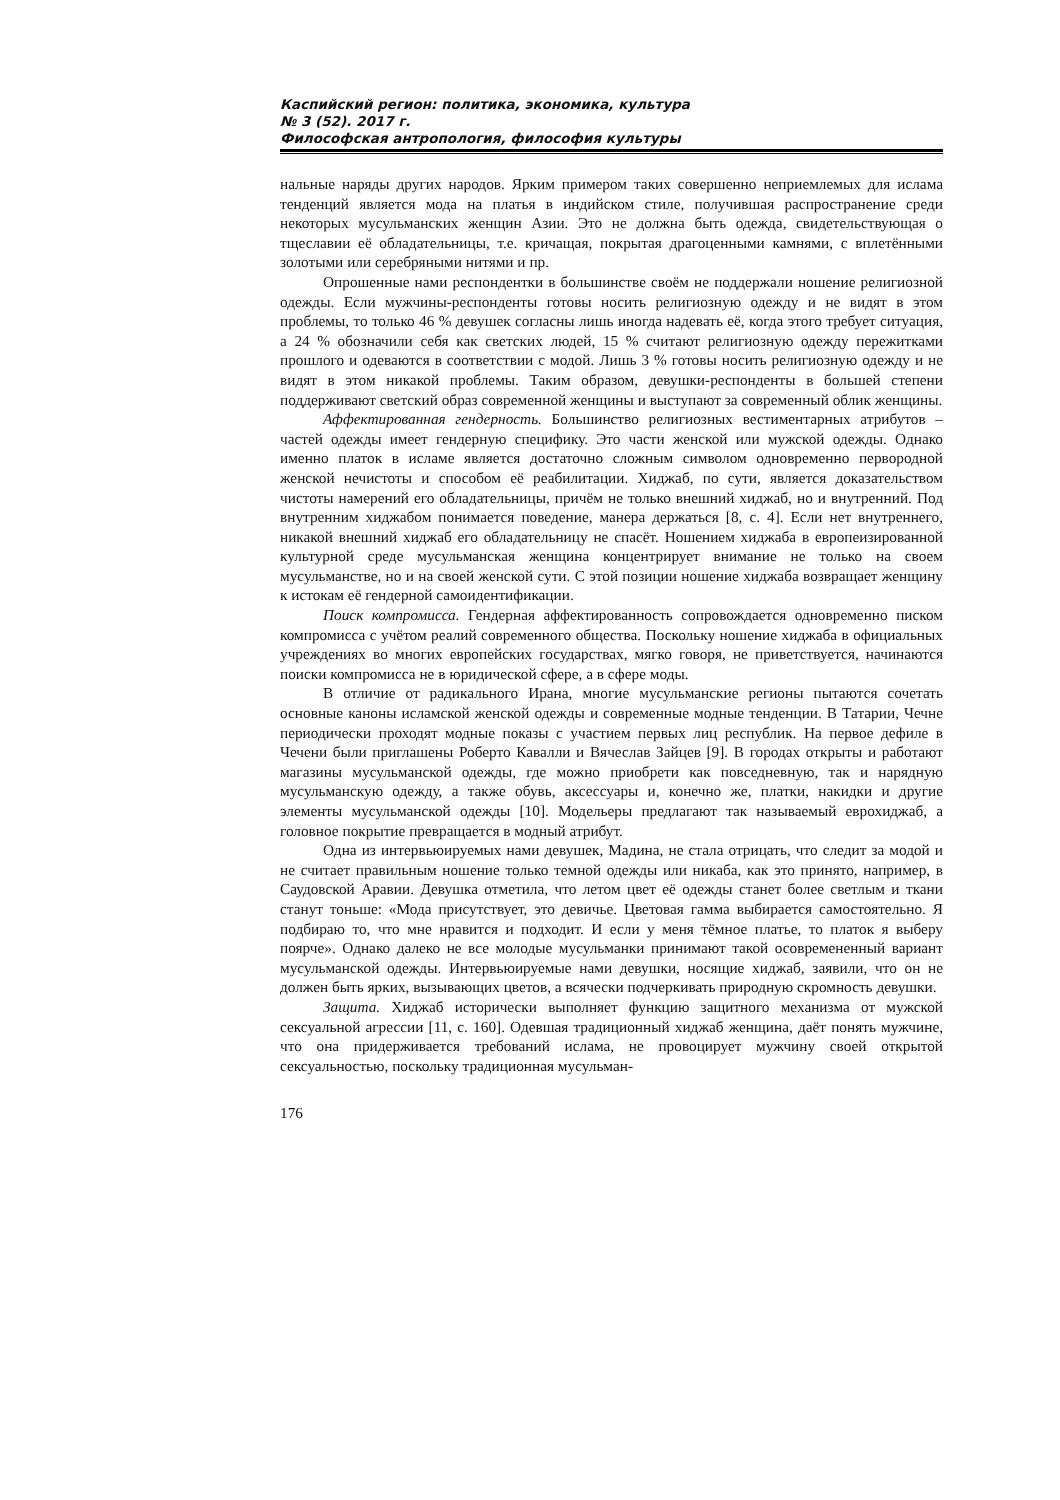Каспийский регион: политика, экономика, культура
№ 3 (52). 2017 г.
Философская антропология, философия культуры
нальные наряды других народов. Ярким примером таких совершенно неприемлемых для ислама тенденций является мода на платья в индийском стиле, получившая распространение среди некоторых мусульманских женщин Азии. Это не должна быть одежда, свидетельствующая о тщеславии её обладательницы, т.е. кричащая, покрытая драгоценными камнями, с вплетёнными золотыми или серебряными нитями и пр.
Опрошенные нами респондентки в большинстве своём не поддержали ношение религиозной одежды. Если мужчины-респонденты готовы носить религиозную одежду и не видят в этом проблемы, то только 46 % девушек согласны лишь иногда надевать её, когда этого требует ситуация, а 24 % обозначили себя как светских людей, 15 % считают религиозную одежду пережитками прошлого и одеваются в соответствии с модой. Лишь 3 % готовы носить религиозную одежду и не видят в этом никакой проблемы. Таким образом, девушки-респонденты в большей степени поддерживают светский образ современной женщины и выступают за современный облик женщины.
Аффектированная гендерность. Большинство религиозных вестиментарных атрибутов – частей одежды имеет гендерную специфику. Это части женской или мужской одежды. Однако именно платок в исламе является достаточно сложным символом одновременно первородной женской нечистоты и способом её реабилитации. Хиджаб, по сути, является доказательством чистоты намерений его обладательницы, причём не только внешний хиджаб, но и внутренний. Под внутренним хиджабом понимается поведение, манера держаться [8, с. 4]. Если нет внутреннего, никакой внешний хиджаб его обладательницу не спасёт. Ношением хиджаба в европеизированной культурной среде мусульманская женщина концентрирует внимание не только на своем мусульманстве, но и на своей женской сути. С этой позиции ношение хиджаба возвращает женщину к истокам её гендерной самоидентификации.
Поиск компромисса. Гендерная аффектированность сопровождается одновременно писком компромисса с учётом реалий современного общества. Поскольку ношение хиджаба в официальных учреждениях во многих европейских государствах, мягко говоря, не приветствуется, начинаются поиски компромисса не в юридической сфере, а в сфере моды.
В отличие от радикального Ирана, многие мусульманские регионы пытаются сочетать основные каноны исламской женской одежды и современные модные тенденции. В Татарии, Чечне периодически проходят модные показы с участием первых лиц республик. На первое дефиле в Чечени были приглашены Роберто Кавалли и Вячеслав Зайцев [9]. В городах открыты и работают магазины мусульманской одежды, где можно приобрети как повседневную, так и нарядную мусульманскую одежду, а также обувь, аксессуары и, конечно же, платки, накидки и другие элементы мусульманской одежды [10]. Модельеры предлагают так называемый еврохиджаб, а головное покрытие превращается в модный атрибут.
Одна из интервьюируемых нами девушек, Мадина, не стала отрицать, что следит за модой и не считает правильным ношение только темной одежды или никаба, как это принято, например, в Саудовской Аравии. Девушка отметила, что летом цвет её одежды станет более светлым и ткани станут тоньше: «Мода присутствует, это девичье. Цветовая гамма выбирается самостоятельно. Я подбираю то, что мне нравится и подходит. И если у меня тёмное платье, то платок я выберу поярче». Однако далеко не все молодые мусульманки принимают такой осовремененный вариант мусульманской одежды. Интервьюируемые нами девушки, носящие хиджаб, заявили, что он не должен быть ярких, вызывающих цветов, а всячески подчеркивать природную скромность девушки.
Защита. Хиджаб исторически выполняет функцию защитного механизма от мужской сексуальной агрессии [11, с. 160]. Одевшая традиционный хиджаб женщина, даёт понять мужчине, что она придерживается требований ислама, не провоцирует мужчину своей открытой сексуальностью, поскольку традиционная мусульман-
176